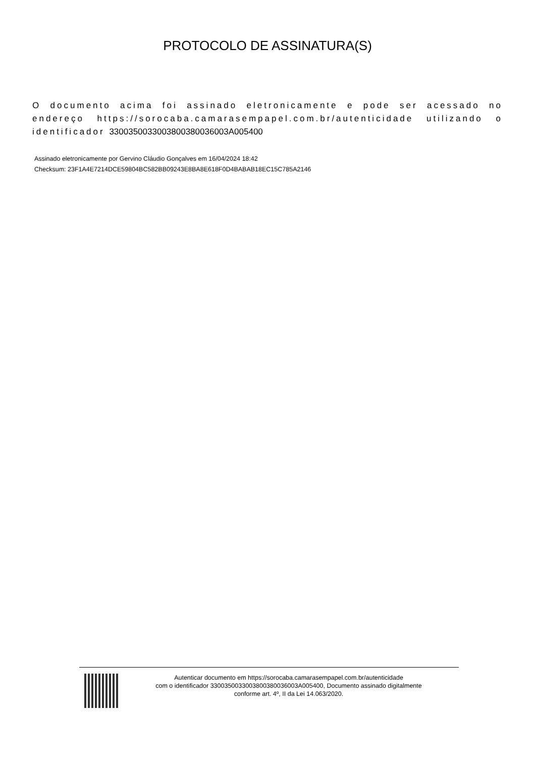PROTOCOLO DE ASSINATURA(S)
O documento acima foi assinado eletronicamente e pode ser acessado no endereço https://sorocaba.camarasempapel.com.br/autenticidade utilizando o identificador 330035003300380038003​6003A005400
Assinado eletronicamente por Gervino Cláudio Gonçalves em 16/04/2024 18:42
Checksum: 23F1A4E7214DCE59804BC582BB09243E8BA8E618F0D4BABAB18EC15C785A2146
Autenticar documento em https://sorocaba.camarasempapel.com.br/autenticidade
com o identificador 3300350033003800380036003A005400, Documento assinado digitalmente
conforme art. 4º, II da Lei 14.063/2020.